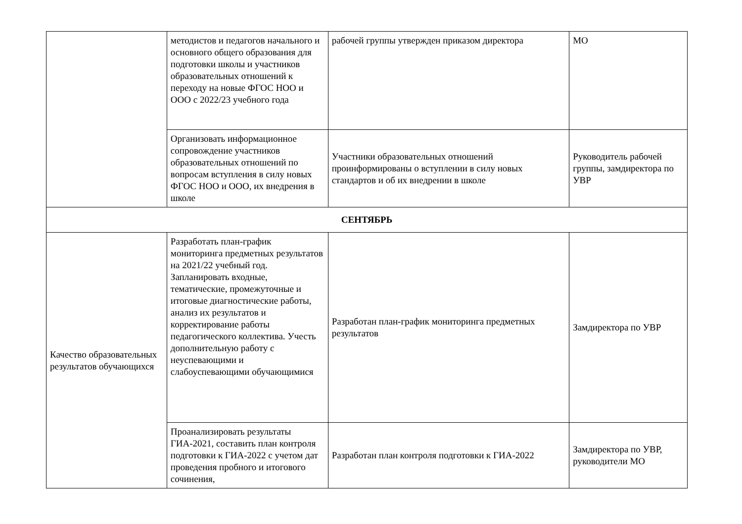| | методистов и педагогов начального и основного общего образования для подготовки школы и участников образовательных отношений к переходу на новые ФГОС НОО и ООО с 2022/23 учебного года | рабочей группы утвержден приказом директора | МО |
| | Организовать информационное сопровождение участников образовательных отношений по вопросам вступления в силу новых ФГОС НОО и ООО, их внедрения в школе | Участники образовательных отношений проинформированы о вступлении в силу новых стандартов и об их внедрении в школе | Руководитель рабочей группы, замдиректора по УВР |
| СЕНТЯБРЬ | | | |
| Качество образовательных результатов обучающихся | Разработать план-график мониторинга предметных результатов на 2021/22 учебный год. Запланировать входные, тематические, промежуточные и итоговые диагностические работы, анализ их результатов и корректирование работы педагогического коллектива. Учесть дополнительную работу с неуспевающими и слабоуспевающими обучающимися | Разработан план-график мониторинга предметных результатов | Замдиректора по УВР |
| | Проанализировать результаты ГИА-2021, составить план контроля подготовки к ГИА-2022 с учетом дат проведения пробного и итогового сочинения, | Разработан план контроля подготовки к ГИА-2022 | Замдиректора по УВР, руководители МО |